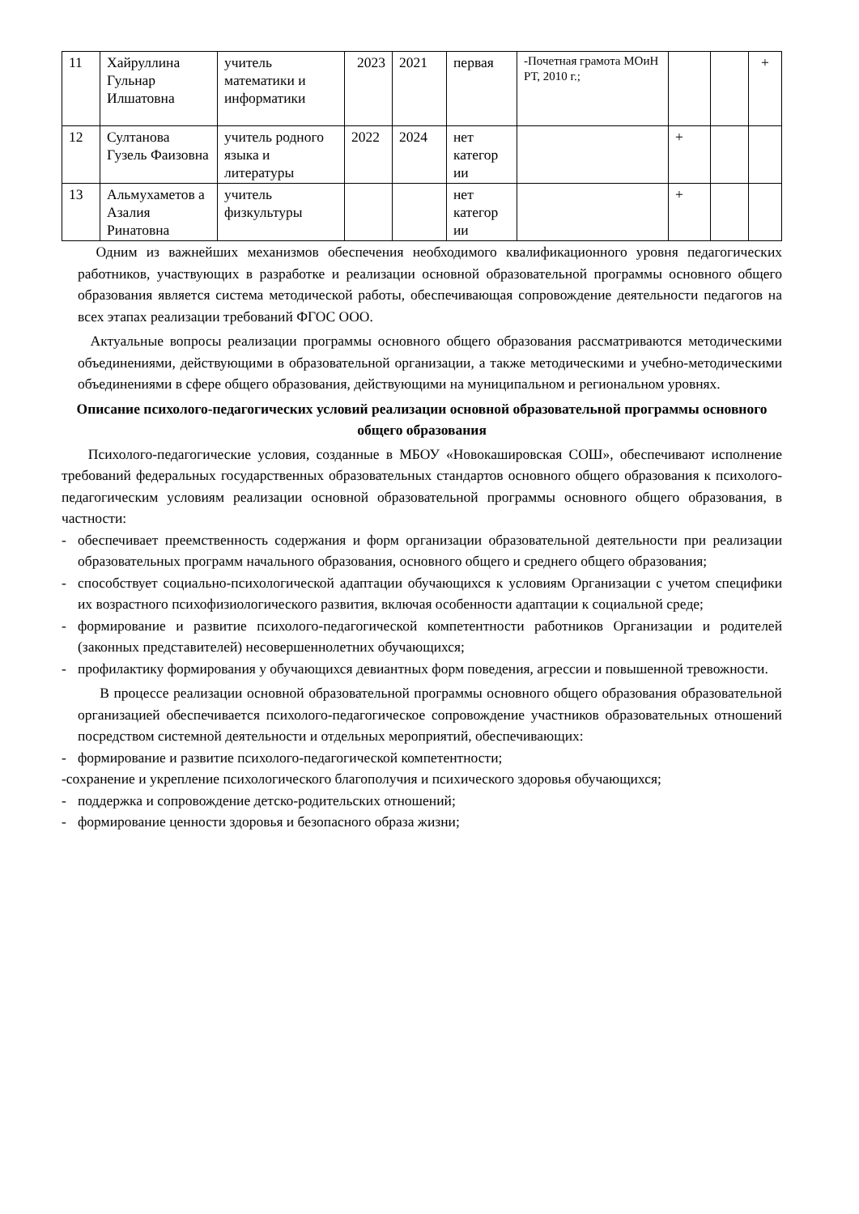| 11 | Хайруллина Гульнар Илшатовна | учитель математики и информатики | 2023 | 2021 | первая | -Почетная грамота МОиН РТ, 2010 г.; | | | + |
| 12 | Султанова Гузель Фаизовна | учитель родного языка и литературы | 2022 | 2024 | нет категор ии | | + | | |
| 13 | Альмухаметов а Азалия Ринатовна | учитель физкультуры | | | нет категор ии | | + | | |
Одним из важнейших механизмов обеспечения необходимого квалификационного уровня педагогических работников, участвующих в разработке и реализации основной образовательной программы основного общего образования является система методической работы, обеспечивающая сопровождение деятельности педагогов на всех этапах реализации требований ФГОС ООО.
Актуальные вопросы реализации программы основного общего образования рассматриваются методическими объединениями, действующими в образовательной организации, а также методическими и учебно-методическими объединениями в сфере общего образования, действующими на муниципальном и региональном уровнях.
Описание психолого-педагогических условий реализации основной образовательной программы основного общего образования
Психолого-педагогические условия, созданные в МБОУ «Новокашировская СОШ», обеспечивают исполнение требований федеральных государственных образовательных стандартов основного общего образования к психолого-педагогическим условиям реализации основной образовательной программы основного общего образования, в частности:
- обеспечивает преемственность содержания и форм организации образовательной деятельности при реализации образовательных программ начального образования, основного общего и среднего общего образования;
- способствует социально-психологической адаптации обучающихся к условиям Организации с учетом специфики их возрастного психофизиологического развития, включая особенности адаптации к социальной среде;
- формирование и развитие психолого-педагогической компетентности работников Организации и родителей (законных представителей) несовершеннолетних обучающихся;
- профилактику формирования у обучающихся девиантных форм поведения, агрессии и повышенной тревожности.
В процессе реализации основной образовательной программы основного общего образования образовательной организацией обеспечивается психолого-педагогическое сопровождение участников образовательных отношений посредством системной деятельности и отдельных мероприятий, обеспечивающих:
- формирование и развитие психолого-педагогической компетентности;
-сохранение и укрепление психологического благополучия и психического здоровья обучающихся;
- поддержка и сопровождение детско-родительских отношений;
- формирование ценности здоровья и безопасного образа жизни;